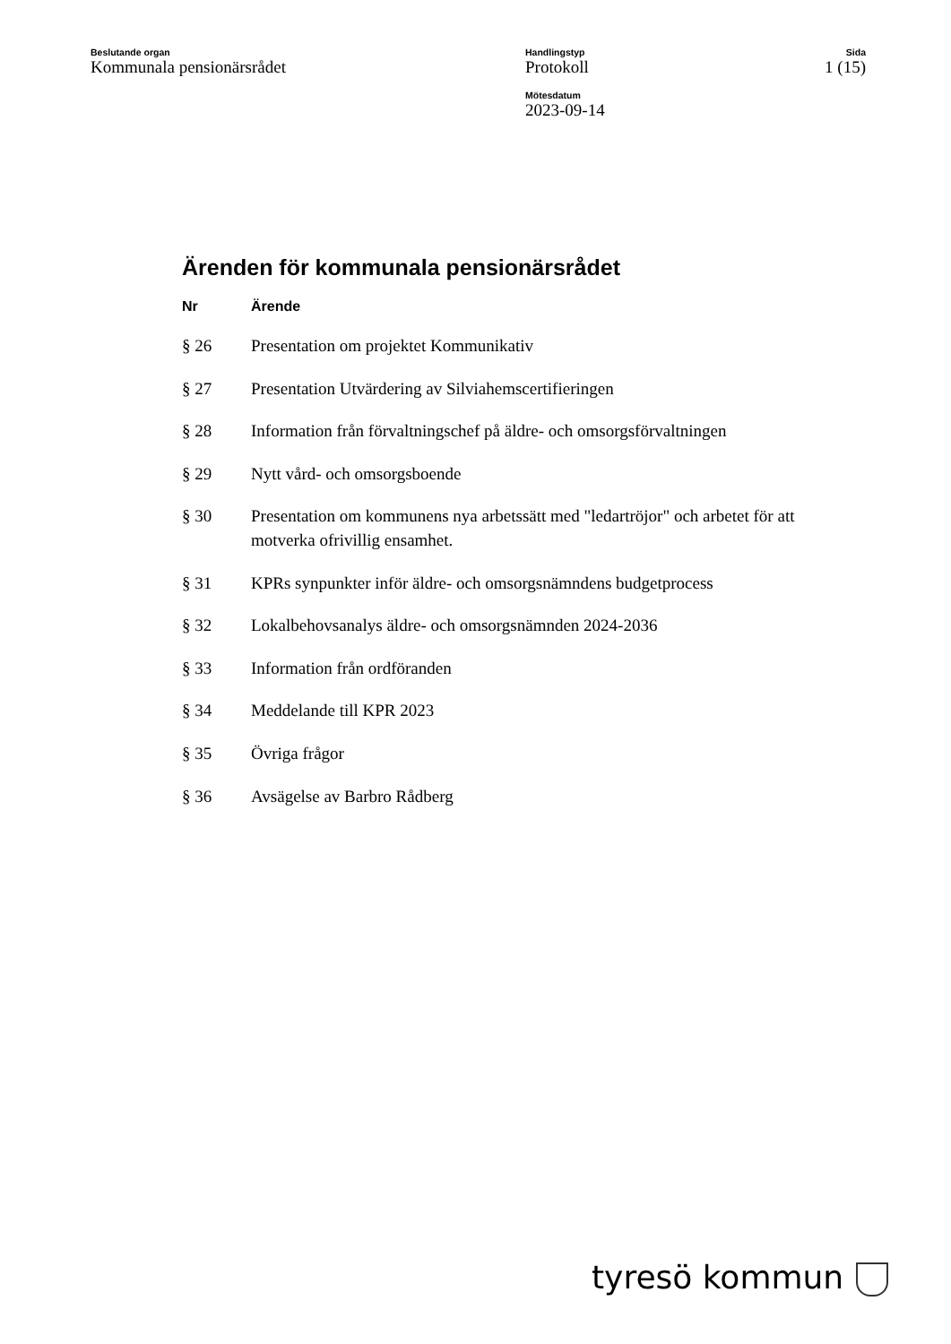Beslutande organ
Kommunala pensionärsrådet
Handlingstyp
Protokoll
Mötesdatum
2023-09-14
Sida
1 (15)
Ärenden för kommunala pensionärsrådet
| Nr | Ärende |
| --- | --- |
| § 26 | Presentation om projektet Kommunikativ |
| § 27 | Presentation Utvärdering av Silviahemscertifieringen |
| § 28 | Information från förvaltningschef på äldre- och omsorgsförvaltningen |
| § 29 | Nytt vård- och omsorgsboende |
| § 30 | Presentation om kommunens nya arbetssätt med "ledartröjor" och arbetet för att motverka ofrivillig ensamhet. |
| § 31 | KPRs synpunkter inför äldre- och omsorgsnämndens budgetprocess |
| § 32 | Lokalbehovsanalys äldre- och omsorgsnämnden 2024-2036 |
| § 33 | Information från ordföranden |
| § 34 | Meddelande till KPR 2023 |
| § 35 | Övriga frågor |
| § 36 | Avsägelse av Barbro Rådberg |
tyresö kommun